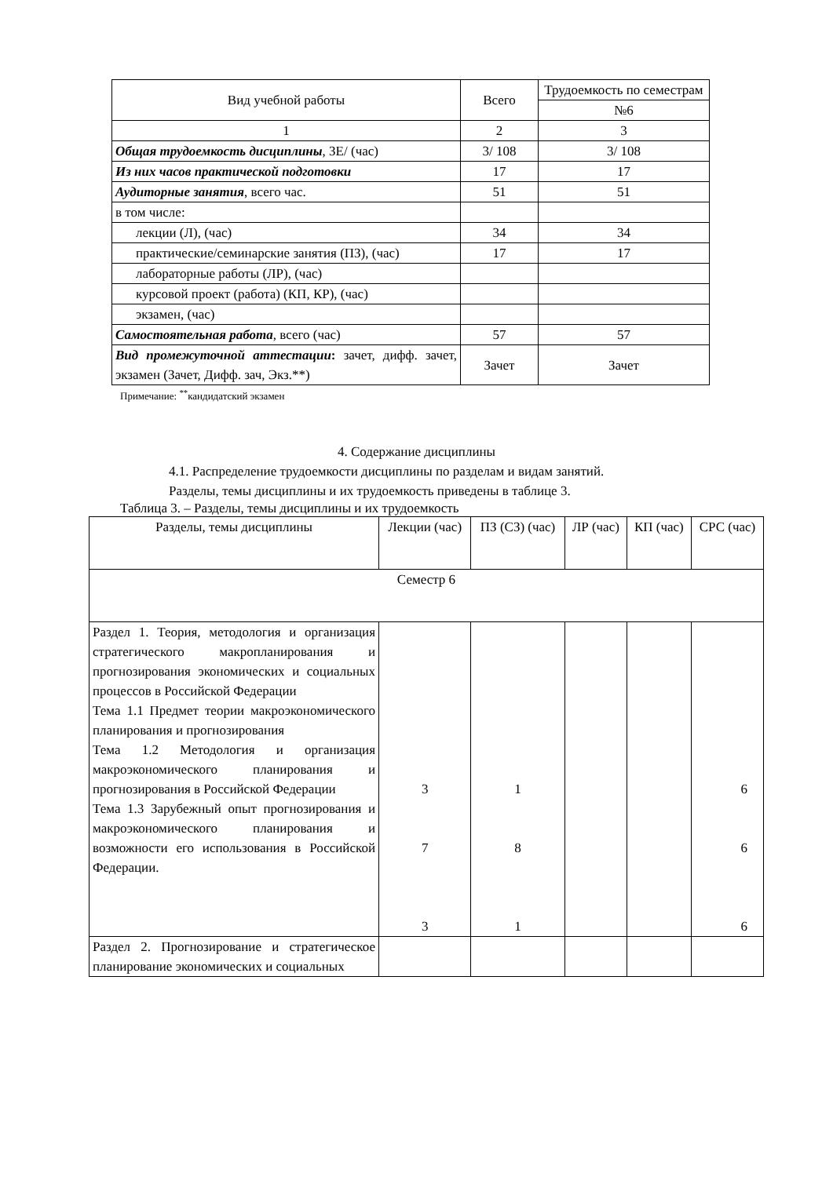| Вид учебной работы | Всего | Трудоемкость по семестрам |
| --- | --- | --- |
| | | №6 |
| 1 | 2 | 3 |
| Общая трудоемкость дисциплины , ЗЕ/ (час) | 3/ 108 | 3/ 108 |
| Из них часов практической подготовки | 17 | 17 |
| Аудиторные занятия , всего час. | 51 | 51 |
| в том числе: | | |
| лекции (Л), (час) | 34 | 34 |
| практические/семинарские занятия (ПЗ), (час) | 17 | 17 |
| лабораторные работы (ЛР), (час) | | |
| курсовой проект (работа) (КП, КР), (час) | | |
| экзамен, (час) | | |
| Самостоятельная работа , всего (час) | 57 | 57 |
| Вид промежуточной аттестации : зачет, дифф. зачет, экзамен (Зачет, Дифф. зач, Экз.**) | Зачет | Зачет |
Примечание: <sup>**</sup>кандидатский экзамен
4. Содержание дисциплины
4.1. Распределение трудоемкости дисциплины по разделам и видам занятий.
Разделы, темы дисциплины и их трудоемкость приведены в таблице 3.
Таблица 3. – Разделы, темы дисциплины и их трудоемкость
| Разделы, темы дисциплины | Лекции (час) | ПЗ (СЗ) (час) | ЛР (час) | КП (час) | СРС (час) |
| --- | --- | --- | --- | --- | --- |
| Семестр 6 | | | | | |
| Раздел 1. Теория, методология и организация стратегического макропланирования и прогнозирования экономических и социальных процессов в Российской Федерации Тема 1.1 Предмет теории макроэкономического планирования и прогнозирования Тема 1.2 Методология и организация макроэкономического планирования и прогнозирования в Российской Федерации Тема 1.3 Зарубежный опыт прогнозирования и макроэкономического планирования и возможности его использования в Российской Федерации. | 3 7 3 | 1 8 1 | | | 6 6 6 |
| Раздел 2. Прогнозирование и стратегическое планирование экономических и социальных | | | | | |